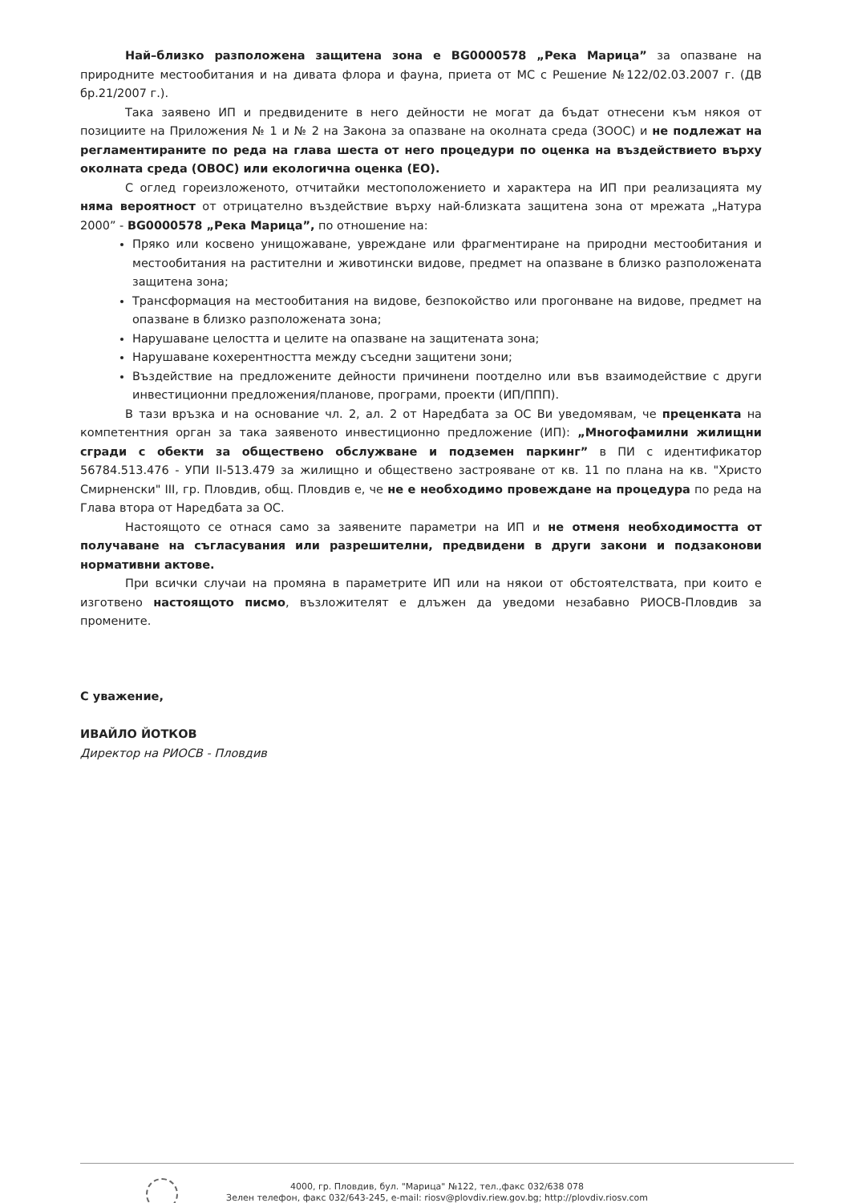Най–близко разположена защитена зона е BG0000578 „Река Марица” за опазване на природните местообитания и на дивата флора и фауна, приета от МС с Решение №122/02.03.2007 г. (ДВ бр.21/2007 г.).
Така заявено ИП и предвидените в него дейности не могат да бъдат отнесени към някоя от позициите на Приложения № 1 и № 2 на Закона за опазване на околната среда (ЗООС) и не подлежат на регламентираните по реда на глава шеста от него процедури по оценка на въздействието върху околната среда (ОВОС) или екологична оценка (ЕО).
С оглед гореизложеното, отчитайки местоположението и характера на ИП при реализацията му няма вероятност от отрицателно въздействие върху най-близката защитена зона от мрежата „Натура 2000” - BG0000578 „Река Марица”, по отношение на:
Пряко или косвено унищожаване, увреждане или фрагментиране на природни местообитания и местообитания на растителни и животински видове, предмет на опазване в близко разположената защитена зона;
Трансформация на местообитания на видове, безпокойство или прогонване на видове, предмет на опазване в близко разположената зона;
Нарушаване целостта и целите на опазване на защитената зона;
Нарушаване кохерентността между съседни защитени зони;
Въздействие на предложените дейности причинени поотделно или във взаимодействие с други инвестиционни предложения/планове, програми, проекти (ИП/ППП).
В тази връзка и на основание чл. 2, ал. 2 от Наредбата за ОС Ви уведомявам, че преценката на компетентния орган за така заявеното инвестиционно предложение (ИП): „Многофамилни жилищни сгради с обекти за обществено обслужване и подземен паркинг” в ПИ с идентификатор 56784.513.476 - УПИ II-513.479 за жилищно и обществено застрояване от кв. 11 по плана на кв. "Христо Смирненски" III, гр. Пловдив, общ. Пловдив е, че не е необходимо провеждане на процедура по реда на Глава втора от Наредбата за ОС.
Настоящото се отнася само за заявените параметри на ИП и не отменя необходимостта от получаване на съгласувания или разрешителни, предвидени в други закони и подзаконови нормативни актове.
При всички случаи на промяна в параметрите ИП или на някои от обстоятелствата, при които е изготвено настоящото писмо, възложителят е длъжен да уведоми незабавно РИОСВ-Пловдив за промените.
С уважение,
ИВАЙЛО ЙОТКОВ
Директор на РИОСВ - Пловдив
4000, гр. Пловдив, бул. "Марица" №122, тел.,факс 032/638 078
Зелен телефон, факс 032/643-245, e-mail: riosv@plovdiv.riew.gov.bg; http://plovdiv.riosv.com